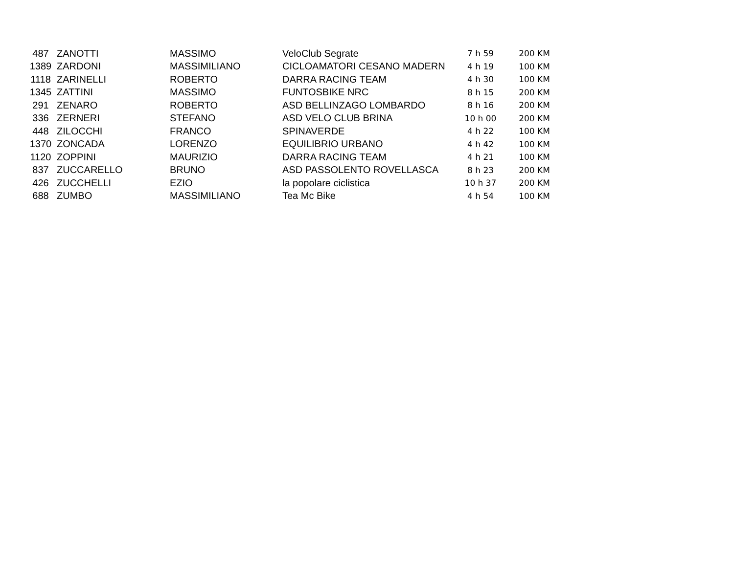| 487 | ZANOTTI | MASSIMO | VeloClub Segrate | 7 h 59 | 200 KM |
| 1389 | ZARDONI | MASSIMILIANO | CICLOAMATORI CESANO MADERN | 4 h 19 | 100 KM |
| 1118 | ZARINELLI | ROBERTO | DARRA RACING TEAM | 4 h 30 | 100 KM |
| 1345 | ZATTINI | MASSIMO | FUNTOSBIKE NRC | 8 h 15 | 200 KM |
| 291 | ZENARO | ROBERTO | ASD BELLINZAGO LOMBARDO | 8 h 16 | 200 KM |
| 336 | ZERNERI | STEFANO | ASD VELO CLUB BRINA | 10 h 00 | 200 KM |
| 448 | ZILOCCHI | FRANCO | SPINAVERDE | 4 h 22 | 100 KM |
| 1370 | ZONCADA | LORENZO | EQUILIBRIO URBANO | 4 h 42 | 100 KM |
| 1120 | ZOPPINI | MAURIZIO | DARRA RACING TEAM | 4 h 21 | 100 KM |
| 837 | ZUCCARELLO | BRUNO | ASD PASSOLENTO ROVELLASCA | 8 h 23 | 200 KM |
| 426 | ZUCCHELLI | EZIO | la popolare ciclistica | 10 h 37 | 200 KM |
| 688 | ZUMBO | MASSIMILIANO | Tea Mc Bike | 4 h 54 | 100 KM |